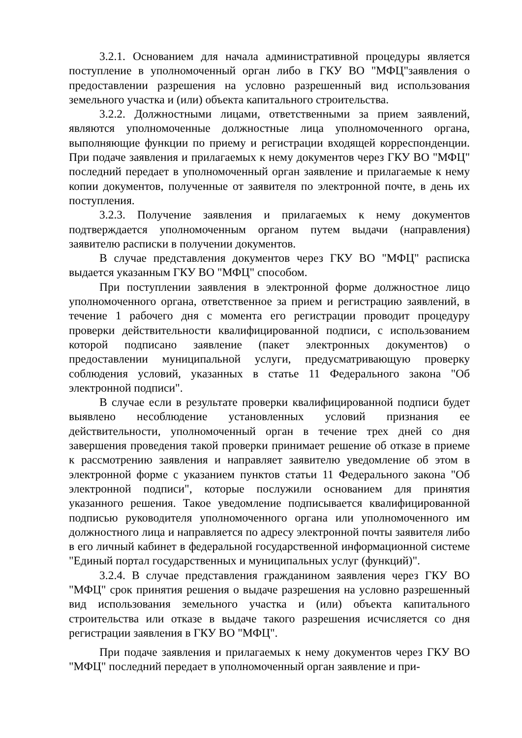3.2.1. Основанием для начала административной процедуры является поступление в уполномоченный орган либо в ГКУ ВО "МФЦ"заявления о предоставлении разрешения на условно разрешенный вид использования земельного участка и (или) объекта капитального строительства.
3.2.2. Должностными лицами, ответственными за прием заявлений, являются уполномоченные должностные лица уполномоченного органа, выполняющие функции по приему и регистрации входящей корреспонденции. При подаче заявления и прилагаемых к нему документов через ГКУ ВО "МФЦ" последний передает в уполномоченный орган заявление и прилагаемые к нему копии документов, полученные от заявителя по электронной почте, в день их поступления.
3.2.3. Получение заявления и прилагаемых к нему документов подтверждается уполномоченным органом путем выдачи (направления) заявителю расписки в получении документов.
В случае представления документов через ГКУ ВО "МФЦ" расписка выдается указанным ГКУ ВО "МФЦ" способом.
При поступлении заявления в электронной форме должностное лицо уполномоченного органа, ответственное за прием и регистрацию заявлений, в течение 1 рабочего дня с момента его регистрации проводит процедуру проверки действительности квалифицированной подписи, с использованием которой подписано заявление (пакет электронных документов) о предоставлении муниципальной услуги, предусматривающую проверку соблюдения условий, указанных в статье 11 Федерального закона "Об электронной подписи".
В случае если в результате проверки квалифицированной подписи будет выявлено несоблюдение установленных условий признания ее действительности, уполномоченный орган в течение трех дней со дня завершения проведения такой проверки принимает решение об отказе в приеме к рассмотрению заявления и направляет заявителю уведомление об этом в электронной форме с указанием пунктов статьи 11 Федерального закона "Об электронной подписи", которые послужили основанием для принятия указанного решения. Такое уведомление подписывается квалифицированной подписью руководителя уполномоченного органа или уполномоченного им должностного лица и направляется по адресу электронной почты заявителя либо в его личный кабинет в федеральной государственной информационной системе "Единый портал государственных и муниципальных услуг (функций)".
3.2.4. В случае представления гражданином заявления через ГКУ ВО "МФЦ" срок принятия решения о выдаче разрешения на условно разрешенный вид использования земельного участка и (или) объекта капитального строительства или отказе в выдаче такого разрешения исчисляется со дня регистрации заявления в ГКУ ВО "МФЦ".
При подаче заявления и прилагаемых к нему документов через ГКУ ВО "МФЦ" последний передает в уполномоченный орган заявление и при-